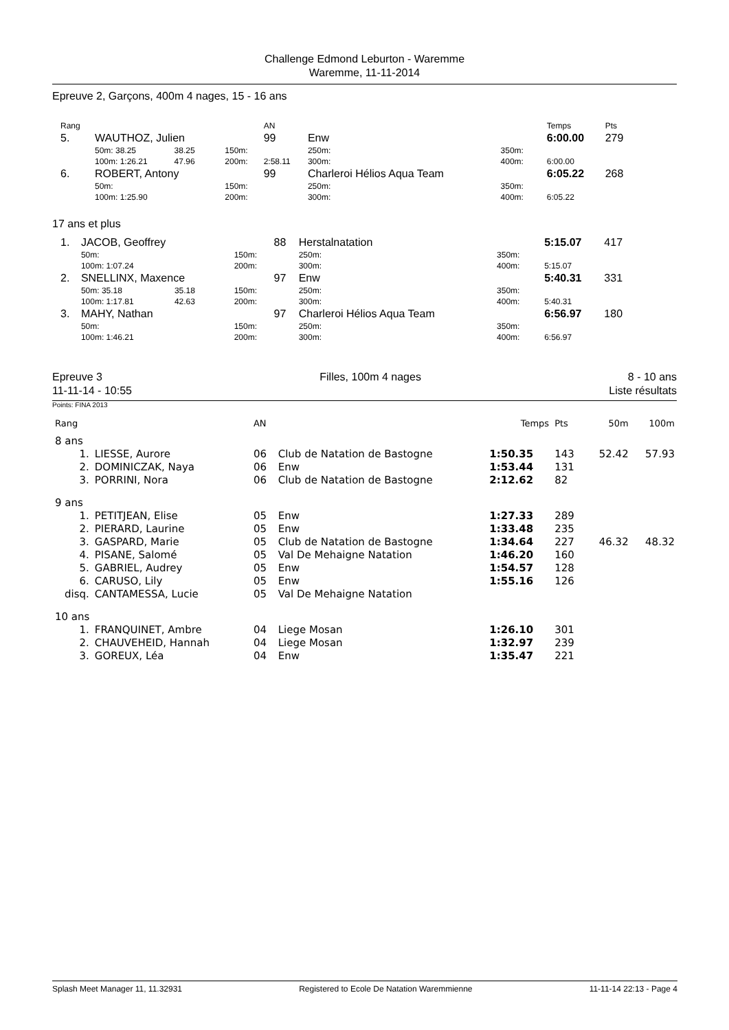Challenge Edmond Leburton - Waremme
Waremme, 11-11-2014
Epreuve 2, Garçons, 400m 4 nages, 15 - 16 ans
| Rang | | | | | | AN | | | | Temps | Pts |
| 5. | WAUTHOZ, Julien | | | | | 99 | Enw | | | 6:00.00 | 279 |
| | 50m: 38.25 | 38.25 | | | 150m: | | 250m: | 350m: | | | |
| | 100m: 1:26.21 | 47.96 | | | 200m: | 2:58.11 | 300m: | 400m: | | 6:00.00 | |
| 6. | ROBERT, Antony | | | | | 99 | Charleroi Hélios Aqua Team | | | 6:05.22 | 268 |
| | 50m: | | | | 150m: | | 250m: | 350m: | | | |
| | 100m: 1:25.90 | | | | 200m: | | 300m: | 400m: | | 6:05.22 | |
17 ans et plus
| 1. | JACOB, Geoffrey | | | | | 88 | Herstalnatation | | | 5:15.07 | 417 |
| | 50m: | | | | 150m: | | 250m: | 350m: | | | |
| | 100m: 1:07.24 | | | | 200m: | | 300m: | 400m: | | 5:15.07 | |
| 2. | SNELLINX, Maxence | | | | | 97 | Enw | | | 5:40.31 | 331 |
| | 50m: 35.18 | 35.18 | | | 150m: | | 250m: | 350m: | | | |
| | 100m: 1:17.81 | 42.63 | | | 200m: | | 300m: | 400m: | | 5:40.31 | |
| 3. | MAHY, Nathan | | | | | 97 | Charleroi Hélios Aqua Team | | | 6:56.97 | 180 |
| | 50m: | | | | 150m: | | 250m: | 350m: | | | |
| | 100m: 1:46.21 | | | | 200m: | | 300m: | 400m: | | 6:56.97 | |
Epreuve 3
11-11-14 - 10:55
Filles, 100m 4 nages 8 - 10 ans
Liste résultats
Points: FINA 2013
| Rang | | AN | | Temps | Pts | 50m | 100m |
| 8 ans | | | | | | | |
| 1. | LIESSE, Aurore | 06 | Club de Natation de Bastogne | 1:50.35 | 143 | 52.42 | 57.93 |
| 2. | DOMINICZAK, Naya | 06 | Enw | 1:53.44 | 131 | | |
| 3. | PORRINI, Nora | 06 | Club de Natation de Bastogne | 2:12.62 | 82 | | |
| 9 ans | | | | | | | |
| 1. | PETITJEAN, Elise | 05 | Enw | 1:27.33 | 289 | | |
| 2. | PIERARD, Laurine | 05 | Enw | 1:33.48 | 235 | | |
| 3. | GASPARD, Marie | 05 | Club de Natation de Bastogne | 1:34.64 | 227 | 46.32 | 48.32 |
| 4. | PISANE, Salomé | 05 | Val De Mehaigne Natation | 1:46.20 | 160 | | |
| 5. | GABRIEL, Audrey | 05 | Enw | 1:54.57 | 128 | | |
| 6. | CARUSO, Lily | 05 | Enw | 1:55.16 | 126 | | |
| disq. | CANTAMESSA, Lucie | 05 | Val De Mehaigne Natation | | | | |
| 10 ans | | | | | | | |
| 1. | FRANQUINET, Ambre | 04 | Liege Mosan | 1:26.10 | 301 | | |
| 2. | CHAUVEHEID, Hannah | 04 | Liege Mosan | 1:32.97 | 239 | | |
| 3. | GOREUX, Léa | 04 | Enw | 1:35.47 | 221 | | |
Splash Meet Manager 11, 11.32931 Registered to Ecole De Natation Waremmienne 11-11-14 22:13 - Page 4